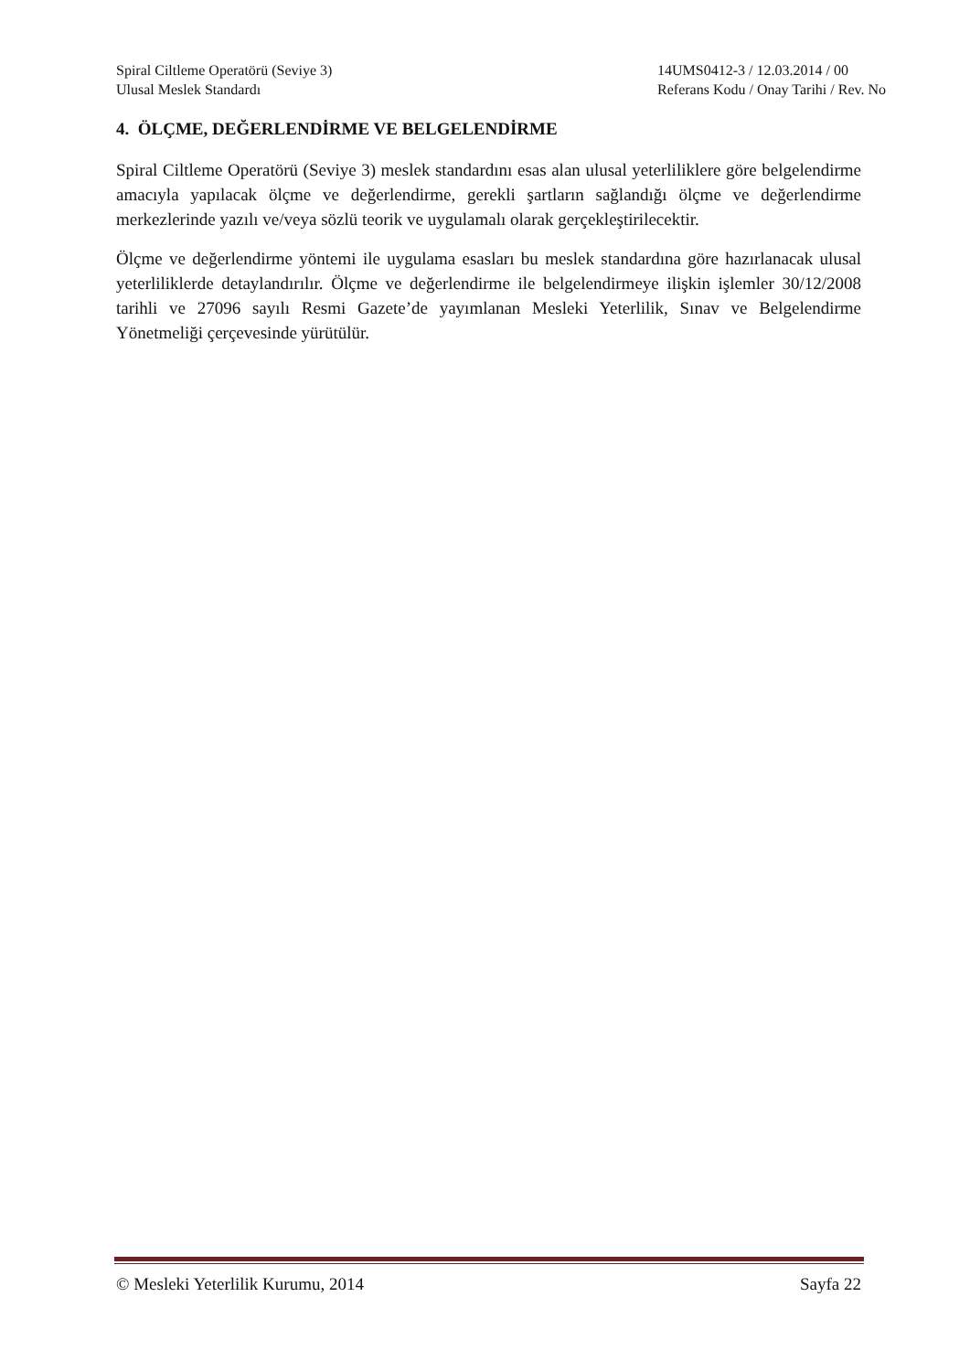Spiral Ciltleme Operatörü (Seviye 3)
Ulusal Meslek Standardı
14UMS0412-3 / 12.03.2014 / 00
Referans Kodu / Onay Tarihi / Rev. No
4. ÖLÇME, DEĞERLENDİRME VE BELGELENDİRME
Spiral Ciltleme Operatörü (Seviye 3) meslek standardını esas alan ulusal yeterliliklere göre belgelendirme amacıyla yapılacak ölçme ve değerlendirme, gerekli şartların sağlandığı ölçme ve değerlendirme merkezlerinde yazılı ve/veya sözlü teorik ve uygulamalı olarak gerçekleştirilecektir.
Ölçme ve değerlendirme yöntemi ile uygulama esasları bu meslek standardına göre hazırlanacak ulusal yeterliliklerde detaylandırılır. Ölçme ve değerlendirme ile belgelendirmeye ilişkin işlemler 30/12/2008 tarihli ve 27096 sayılı Resmi Gazete’de yayımlanan Mesleki Yeterlilik, Sınav ve Belgelendirme Yönetmeliği çerçevesinde yürütülür.
© Mesleki Yeterlilik Kurumu, 2014 Sayfa 22